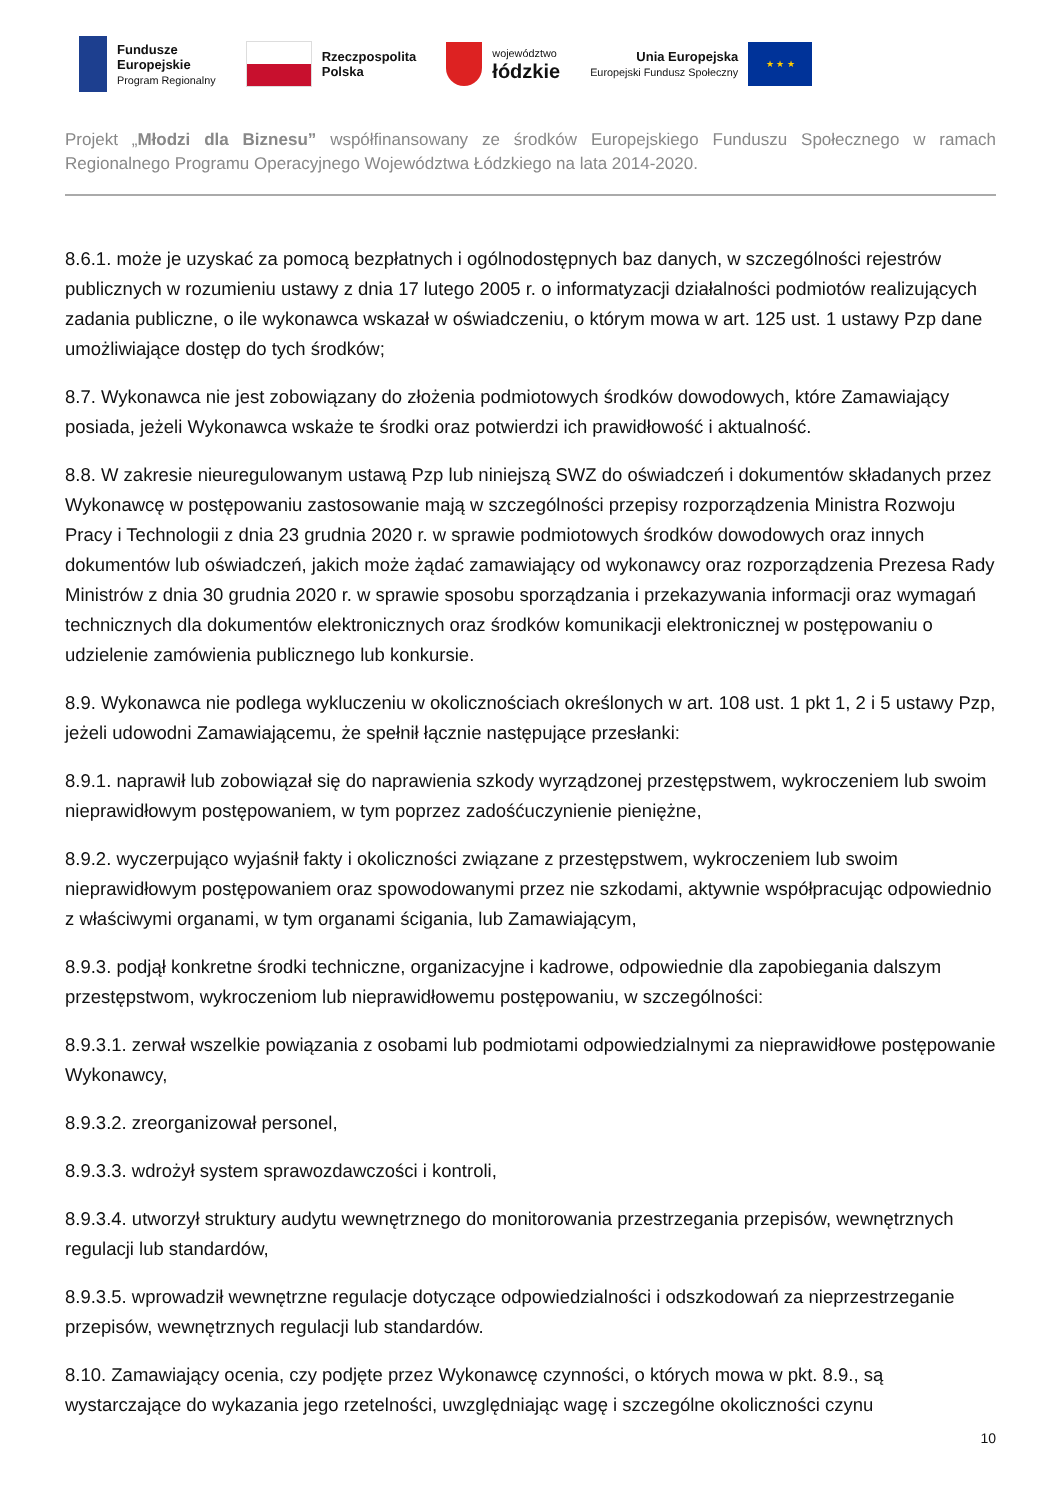Fundusze
Europejskie
Program Regionalny
Rzeczpospolita
Polska
województwo
łódzkie
Unia Europejska
Europejski Fundusz Społeczny
★ ★ ★
Projekt „Młodzi dla Biznesu” współfinansowany ze środków Europejskiego Funduszu Społecznego w ramach Regionalnego Programu Operacyjnego Województwa Łódzkiego na lata 2014-2020.
8.6.1. może je uzyskać za pomocą bezpłatnych i ogólnodostępnych baz danych, w szczególności rejestrów publicznych w rozumieniu ustawy z dnia 17 lutego 2005 r. o informatyzacji działalności podmiotów realizujących zadania publiczne, o ile wykonawca wskazał w oświadczeniu, o którym mowa w art. 125 ust. 1 ustawy Pzp dane umożliwiające dostęp do tych środków;
8.7. Wykonawca nie jest zobowiązany do złożenia podmiotowych środków dowodowych, które Zamawiający posiada, jeżeli Wykonawca wskaże te środki oraz potwierdzi ich prawidłowość i aktualność.
8.8. W zakresie nieuregulowanym ustawą Pzp lub niniejszą SWZ do oświadczeń i dokumentów składanych przez Wykonawcę w postępowaniu zastosowanie mają w szczególności przepisy rozporządzenia Ministra Rozwoju Pracy i Technologii z dnia 23 grudnia 2020 r. w sprawie podmiotowych środków dowodowych oraz innych dokumentów lub oświadczeń, jakich może żądać zamawiający od wykonawcy oraz rozporządzenia Prezesa Rady Ministrów z dnia 30 grudnia 2020 r. w sprawie sposobu sporządzania i przekazywania informacji oraz wymagań technicznych dla dokumentów elektronicznych oraz środków komunikacji elektronicznej w postępowaniu o udzielenie zamówienia publicznego lub konkursie.
8.9. Wykonawca nie podlega wykluczeniu w okolicznościach określonych w art. 108 ust. 1 pkt 1, 2 i 5 ustawy Pzp, jeżeli udowodni Zamawiającemu, że spełnił łącznie następujące przesłanki:
8.9.1. naprawił lub zobowiązał się do naprawienia szkody wyrządzonej przestępstwem, wykroczeniem lub swoim nieprawidłowym postępowaniem, w tym poprzez zadośćuczynienie pieniężne,
8.9.2. wyczerpująco wyjaśnił fakty i okoliczności związane z przestępstwem, wykroczeniem lub swoim nieprawidłowym postępowaniem oraz spowodowanymi przez nie szkodami, aktywnie współpracując odpowiednio z właściwymi organami, w tym organami ścigania, lub Zamawiającym,
8.9.3. podjął konkretne środki techniczne, organizacyjne i kadrowe, odpowiednie dla zapobiegania dalszym przestępstwom, wykroczeniom lub nieprawidłowemu postępowaniu, w szczególności:
8.9.3.1. zerwał wszelkie powiązania z osobami lub podmiotami odpowiedzialnymi za nieprawidłowe postępowanie Wykonawcy,
8.9.3.2. zreorganizował personel,
8.9.3.3. wdrożył system sprawozdawczości i kontroli,
8.9.3.4. utworzył struktury audytu wewnętrznego do monitorowania przestrzegania przepisów, wewnętrznych regulacji lub standardów,
8.9.3.5. wprowadził wewnętrzne regulacje dotyczące odpowiedzialności i odszkodowań za nieprzestrzeganie przepisów, wewnętrznych regulacji lub standardów.
8.10. Zamawiający ocenia, czy podjęte przez Wykonawcę czynności, o których mowa w pkt. 8.9., są wystarczające do wykazania jego rzetelności, uwzględniając wagę i szczególne okoliczności czynu
10